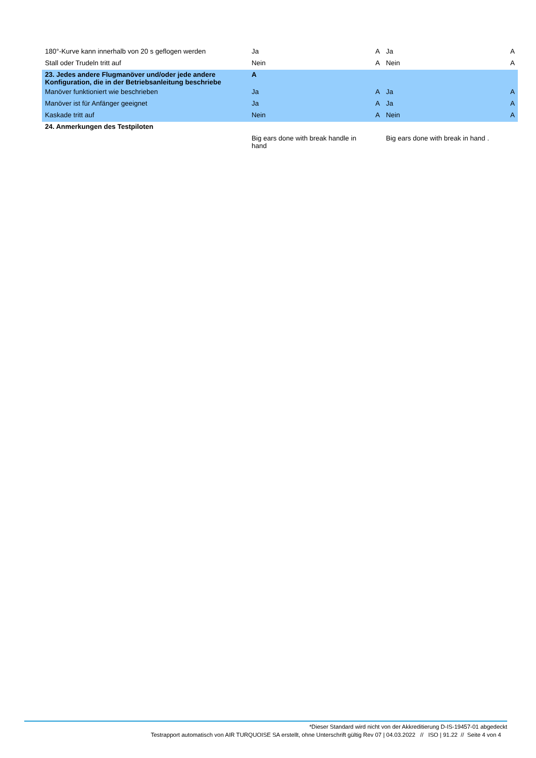| 180°-Kurve kann innerhalb von 20 s geflogen werden | Ja | A | Ja | A |
| Stall oder Trudeln tritt auf | Nein | A | Nein | A |
| 23. Jedes andere Flugmanöver und/oder jede andere Konfiguration, die in der Betriebsanleitung beschriebe | A | | | |
| Manöver funktioniert wie beschrieben | Ja | A | Ja | A |
| Manöver ist für Anfänger geeignet | Ja | A | Ja | A |
| Kaskade tritt auf | Nein | A | Nein | A |
| 24. Anmerkungen des Testpiloten | | | | |
| | Big ears done with break handle in hand | | Big ears done with break in hand . | |
*Dieser Standard wird nicht von der Akkreditierung D-IS-19457-01 abgedeckt
Testrapport automatisch von AIR TURQUOISE SA erstellt, ohne Unterschrift gültig Rev 07 | 04.03.2022 // ISO | 91.22 // Seite 4 von 4